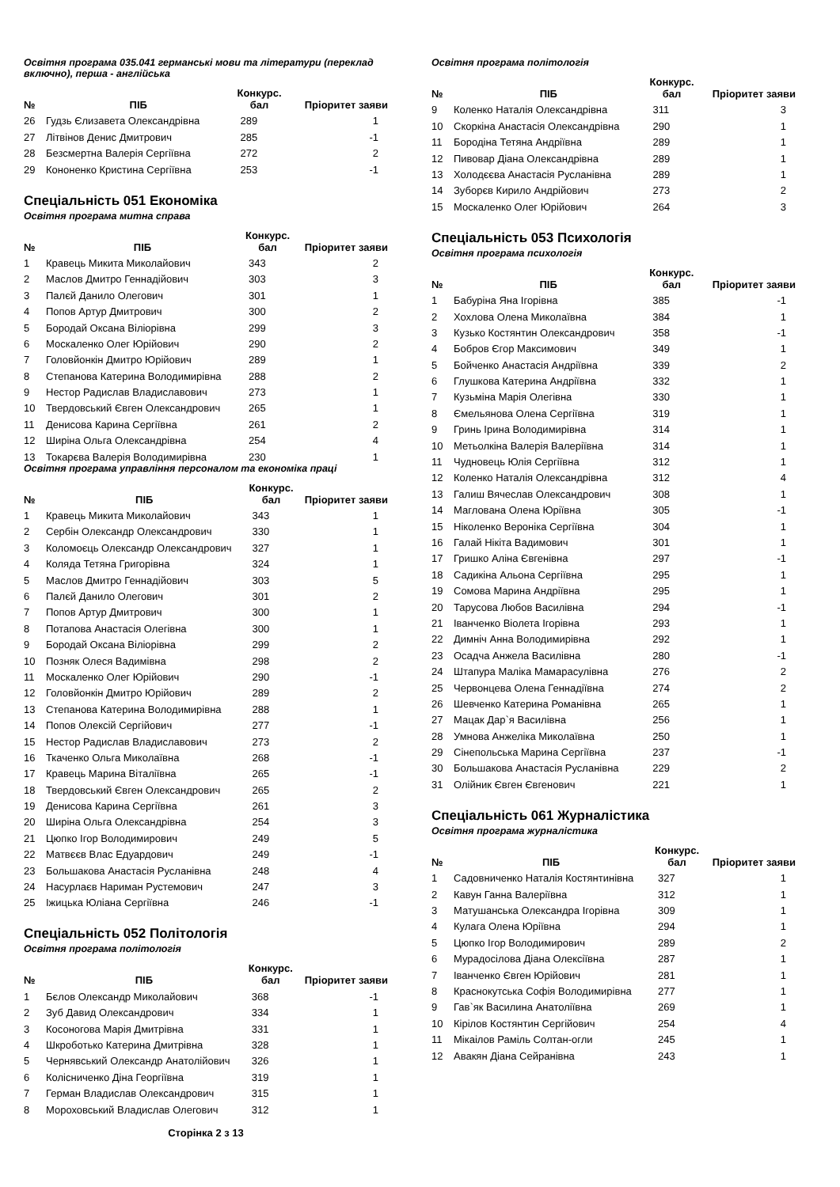Освітня програма 035.041 германські мови та літератури (переклад включно), перша - англійська
| № | ПІБ | Конкурс. бал | Пріоритет заяви |
| --- | --- | --- | --- |
| 26 | Гудзь Єлизавета Олександрівна | 289 | 1 |
| 27 | Літвінов Денис Дмитрович | 285 | -1 |
| 28 | Безсмертна Валерія Сергіївна | 272 | 2 |
| 29 | Кононенко Кристина Сергіївна | 253 | -1 |
Спеціальність 051 Економіка
Освітня програма митна справа
| № | ПІБ | Конкурс. бал | Пріоритет заяви |
| --- | --- | --- | --- |
| 1 | Кравець Микита Миколайович | 343 | 2 |
| 2 | Маслов Дмитро Геннадійович | 303 | 3 |
| 3 | Палєй Данило Олегович | 301 | 1 |
| 4 | Попов Артур Дмитрович | 300 | 2 |
| 5 | Бородай Оксана Віліорівна | 299 | 3 |
| 6 | Москаленко Олег Юрійович | 290 | 2 |
| 7 | Головйонкін Дмитро Юрійович | 289 | 1 |
| 8 | Степанова Катерина Володимирівна | 288 | 2 |
| 9 | Нестор Радислав Владиславович | 273 | 1 |
| 10 | Твердовський Євген Олександрович | 265 | 1 |
| 11 | Денисова Карина Сергіївна | 261 | 2 |
| 12 | Ширіна Ольга Олександрівна | 254 | 4 |
| 13 | Токарєва Валерія Володимирівна | 230 | 1 |
Освітня програма управління персоналом та економіка праці
| № | ПІБ | Конкурс. бал | Пріоритет заяви |
| --- | --- | --- | --- |
| 1 | Кравець Микита Миколайович | 343 | 1 |
| 2 | Сербін Олександр Олександрович | 330 | 1 |
| 3 | Коломоєць Олександр Олександрович | 327 | 1 |
| 4 | Коляда Тетяна Григорівна | 324 | 1 |
| 5 | Маслов Дмитро Геннадійович | 303 | 5 |
| 6 | Палєй Данило Олегович | 301 | 2 |
| 7 | Попов Артур Дмитрович | 300 | 1 |
| 8 | Потапова Анастасія Олегівна | 300 | 1 |
| 9 | Бородай Оксана Віліорівна | 299 | 2 |
| 10 | Позняк Олеся Вадимівна | 298 | 2 |
| 11 | Москаленко Олег Юрійович | 290 | -1 |
| 12 | Головйонкін Дмитро Юрійович | 289 | 2 |
| 13 | Степанова Катерина Володимирівна | 288 | 1 |
| 14 | Попов Олексій Сергійович | 277 | -1 |
| 15 | Нестор Радислав Владиславович | 273 | 2 |
| 16 | Ткаченко Ольга Миколаївна | 268 | -1 |
| 17 | Кравець Марина Віталіївна | 265 | -1 |
| 18 | Твердовський Євген Олександрович | 265 | 2 |
| 19 | Денисова Карина Сергіївна | 261 | 3 |
| 20 | Ширіна Ольга Олександрівна | 254 | 3 |
| 21 | Цюпко Ігор Володимирович | 249 | 5 |
| 22 | Матвєєв Влас Едуардович | 249 | -1 |
| 23 | Большакова Анастасія Русланівна | 248 | 4 |
| 24 | Насурлаєв Нариман Рустемович | 247 | 3 |
| 25 | Іжицька Юліана Сергіївна | 246 | -1 |
Спеціальність 052 Політологія
Освітня програма політологія
| № | ПІБ | Конкурс. бал | Пріоритет заяви |
| --- | --- | --- | --- |
| 1 | Бєлов Олександр Миколайович | 368 | -1 |
| 2 | Зуб Давид Олександрович | 334 | 1 |
| 3 | Косоногова Марія Дмитрівна | 331 | 1 |
| 4 | Шкроботько Катерина Дмитрівна | 328 | 1 |
| 5 | Чернявський Олександр Анатолійович | 326 | 1 |
| 6 | Колісниченко Діна Георгіївна | 319 | 1 |
| 7 | Герман Владислав Олександрович | 315 | 1 |
| 8 | Мороховський Владислав Олегович | 312 | 1 |
Сторінка 2 з 13
Освітня програма політологія
| № | ПІБ | Конкурс. бал | Пріоритет заяви |
| --- | --- | --- | --- |
| 9 | Коленко Наталія Олександрівна | 311 | 3 |
| 10 | Скоркіна Анастасія Олександрівна | 290 | 1 |
| 11 | Бородіна Тетяна Андріївна | 289 | 1 |
| 12 | Пивовар Діана Олександрівна | 289 | 1 |
| 13 | Холодєєва Анастасія Русланівна | 289 | 1 |
| 14 | Зуборєв Кирило Андрійович | 273 | 2 |
| 15 | Москаленко Олег Юрійович | 264 | 3 |
Спеціальність 053 Психологія
Освітня програма психологія
| № | ПІБ | Конкурс. бал | Пріоритет заяви |
| --- | --- | --- | --- |
| 1 | Бабуріна Яна Ігорівна | 385 | -1 |
| 2 | Хохлова Олена Миколаївна | 384 | 1 |
| 3 | Кузько Костянтин Олександрович | 358 | -1 |
| 4 | Бобров Єгор Максимович | 349 | 1 |
| 5 | Бойченко Анастасія Андріївна | 339 | 2 |
| 6 | Глушкова Катерина Андріївна | 332 | 1 |
| 7 | Кузьміна Марія Олегівна | 330 | 1 |
| 8 | Ємельянова Олена Сергіївна | 319 | 1 |
| 9 | Гринь Ірина Володимирівна | 314 | 1 |
| 10 | Метьолкіна Валерія Валеріївна | 314 | 1 |
| 11 | Чудновець Юлія Сергіївна | 312 | 1 |
| 12 | Коленко Наталія Олександрівна | 312 | 4 |
| 13 | Галиш Вячеслав Олександрович | 308 | 1 |
| 14 | Маглована Олена Юріївна | 305 | -1 |
| 15 | Ніколенко Вероніка Сергіївна | 304 | 1 |
| 16 | Галай Нікіта Вадимович | 301 | 1 |
| 17 | Гришко Аліна Євгенівна | 297 | -1 |
| 18 | Садикіна Альона Сергіївна | 295 | 1 |
| 19 | Сомова Марина Андріївна | 295 | 1 |
| 20 | Тарусова Любов Василівна | 294 | -1 |
| 21 | Іванченко Віолета Ігорівна | 293 | 1 |
| 22 | Димніч Анна Володимирівна | 292 | 1 |
| 23 | Осадча Анжела Василівна | 280 | -1 |
| 24 | Штапура Маліка Мамарасулівна | 276 | 2 |
| 25 | Червонцева Олена Геннадіївна | 274 | 2 |
| 26 | Шевченко Катерина Романівна | 265 | 1 |
| 27 | Мацак Дар`я Василівна | 256 | 1 |
| 28 | Умнова Анжеліка Миколаївна | 250 | 1 |
| 29 | Сінепольська Марина Сергіївна | 237 | -1 |
| 30 | Большакова Анастасія Русланівна | 229 | 2 |
| 31 | Олійник Євген Євгенович | 221 | 1 |
Спеціальність 061 Журналістика
Освітня програма журналістика
| № | ПІБ | Конкурс. бал | Пріоритет заяви |
| --- | --- | --- | --- |
| 1 | Садовниченко Наталія Костянтинівна | 327 | 1 |
| 2 | Кавун Ганна Валеріївна | 312 | 1 |
| 3 | Матушанська Олександра Ігорівна | 309 | 1 |
| 4 | Кулага Олена Юріївна | 294 | 1 |
| 5 | Цюпко Ігор Володимирович | 289 | 2 |
| 6 | Мурадосілова Діана Олексіївна | 287 | 1 |
| 7 | Іванченко Євген Юрійович | 281 | 1 |
| 8 | Краснокутська Софія Володимирівна | 277 | 1 |
| 9 | Гав`як Василина Анатоліївна | 269 | 1 |
| 10 | Кірілов Костянтин Сергійович | 254 | 4 |
| 11 | Мікаілов Раміль Солтан-огли | 245 | 1 |
| 12 | Авакян Діана Сейранівна | 243 | 1 |